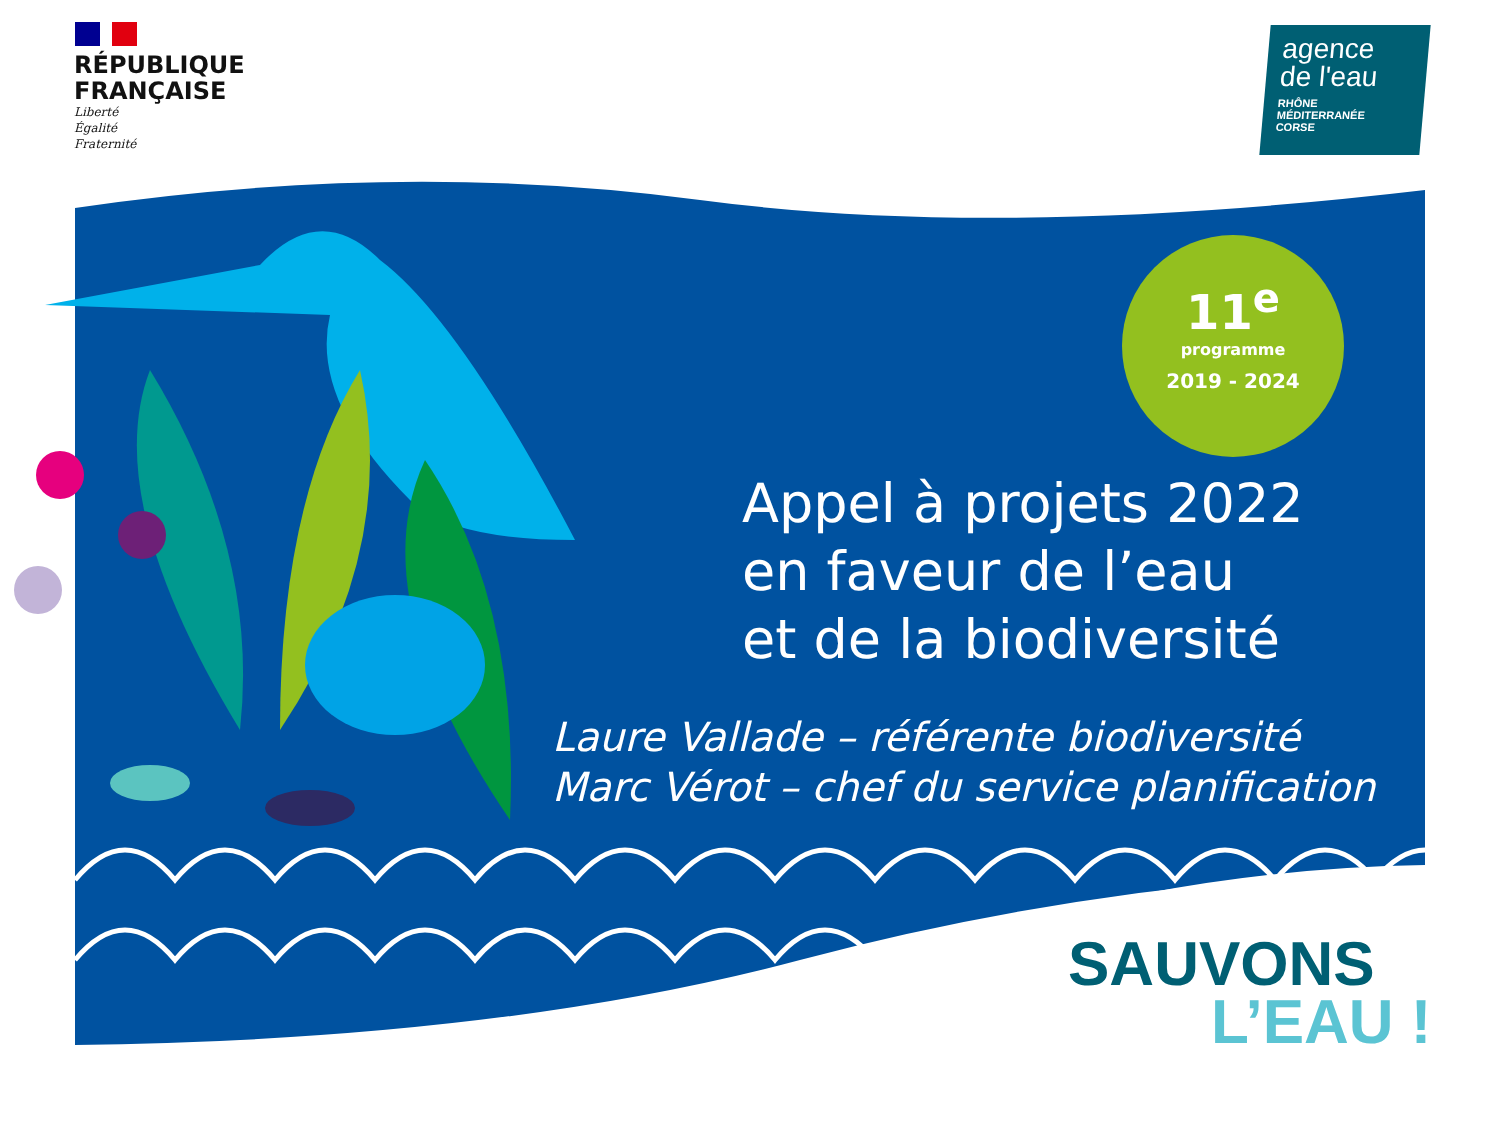RÉPUBLIQUE
FRANÇAISE
Liberté
Égalité
Fraternité
agence
de l'eau
RHÔNE
MÉDITERRANÉE
CORSE
11<sup>e</sup>
programme
2019 - 2024
Appel à projets 2022
en faveur de l’eau
et de la biodiversité
Laure Vallade – référente biodiversité
Marc Vérot – chef du service planification
SAUVONS
L’EAU !